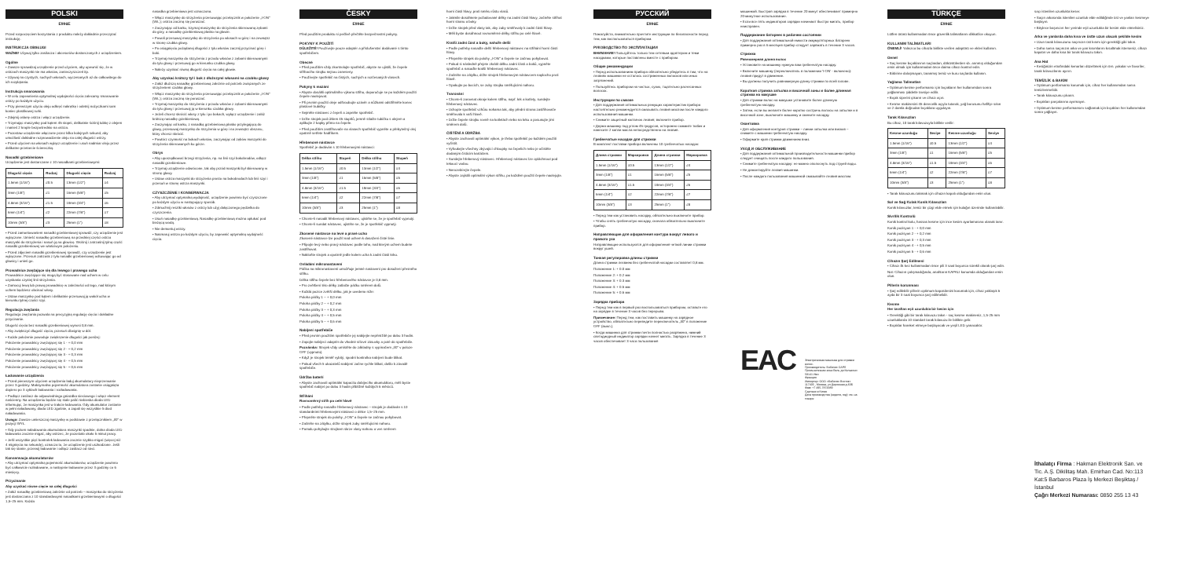POLSKI
E996E
Przed rozpoczęciem korzystania z produktu należy dokładnie przeczytać instrukcję.
INSTRUKCJA OBSŁUGI
WAŻNE! Używaj tylko zasilacza i akcesoriów dostarczonych z urządzeniem.
Ogólne
• Zawsze sprawdzaj urządzenie przed użyciem, aby upewnić się, że w ostrzach maszynki nie ma włosów, zanieczyszczeń itp.
• Używaj na czystych, suchych włosach, wyczesanych aż do całkowitego do ich rozplątania.
Instrukcja smarowania
• W celu zapewnienia optymalnej wydajności cięcia zalecamy smarowanie ostrzy po każdym użyciu.
• Przy pierwszym użyciu oleju odkręć nakrętkę i odetnij nożyczkami sam koniec plastikowej rurki.
• Zdejmij osłonę ostrza i włącz urządzenie.
• Trzymając maszynkę pod kątem 45 stopni, delikatnie ściśnij tubkę z olejem i nanieś 2 krople bezpośrednio na ostrza.
• Pozostaw urządzenie włączone przez kilka kolejnych sekund, aby umożliwić dokładne rozprowadzenie oleju na całej długości ostrzy.
• Przed użyciem na włosach wyłącz urządzenie i usuń nadmiar oleju przez delikatne przetarcie ściereczką.
Nasadki grzebieniowe
Urządzenie jest dostarczane z 10 nasadkami grzebieniowymi:
| Długość cięcia | Rodzaj | Długość cięcia | Rodzaj |
| --- | --- | --- | --- |
| 1.5mm (1/16″) | #0.5 | 13mm (1/2″) | #4 |
| 3mm (1/8″) | #1 | 16mm (5/8″) | #5 |
| 4.8mm (3/16″) | #1.5 | 19mm (3/4″) | #6 |
| 6mm (1/4″) | #2 | 22mm (7/8″) | #7 |
| 10mm (3/8″) | #3 | 25mm (1″) | #8 |
• Przed zamontowaniem nasadki grzebieniowej sprawdź, czy urządzenie jest wyłączone. Umieść nasadkę grzebieniową na przedniej części ostrza maszynki do strzyżenia i nasuń ją na głowicę. Wciśnij i zatrzaśnij tylną część nasadki grzebieniowej we właściwym położeniu.
• Przed zdjęciem nasadki grzebieniowej sprawdź, czy urządzenie jest wyłączone. Przesuń zatrzask z tyłu nasadki grzebieniowej odsuwając go od głowicy i unieś go.
Prowadnice zwężające się dla lewego i prawego ucha
Prowadnice zwężające się mogą być stosowane nad uchem w celu uzyskania czystej linii strzyżenia.
• Zamocuj lewą lub prawą prowadnicę w zależności od tego, nad którym uchem będziesz obcinać włosy.
• Ustaw maszynkę pod kątem i delikatnie przesuwaj ją wokół ucha w kierunku tylnej części szyi.
Regulacja zwężania
Regulacja zwężania pozwala na precyzyjną regulację cięcia i dokładne przycinanie.
Długość cięcia bez nasadki grzebieniowej wynosi 0,8 mm.
• Aby zwiększyć długość cięcia, przesuń dźwignię w dół.
• Każde położenie powoduje zwiększenie długości jak poniżej:
Położenie prowadnicy zwężającej się 1 - + 0,0 mm
Położenie prowadnicy zwężającej się 2 - + 0,2 mm
Położenie prowadnicy zwężającej się 3 - + 0,3 mm
Położenie prowadnicy zwężającej się 4 - + 0,5 mm
Położenie prowadnicy zwężającej się 5 - + 0,6 mm
Ładowanie urządzenia
• Przed pierwszym użyciem urządzenia ładuj akumulatory nieprzerwanie przez 3 godziny. Maksymalna pojemność akumulatora zostanie osiągnięta dopiero po 3 cyklach ładowania i rozładowania.
• Podłącz zasilacz do odpowiedniego gniazdka sieciowego i włącz element naścienny. Na urządzeniu będzie się stale palić niebieska dioda LED informując, że maszynka jest w trakcie ładowania. Gdy akumulator zostanie w pełni naładowany, dioda LED zgaśnie, a zapali się wszystkie 5 diod naładowania.
Uwaga: Zawsze umieszczaj maszynkę w podstawie z przełącznikiem „I/0" w pozycji WYŁ.
• Gdy poziom naładowania akumulatora maszynki spadnie, dolna dioda LED ładowania zacznie migać, aby ostrzec, że pozostało około 5 minut pracy.
• Jeśli wszystkie pięć kontrolek ładowania zacznie szybko migać (więcej niż 4 mignięcia na sekundę), oznacza to, że urządzenie jest uszkodzone. Jeśli tak się stanie, przerwij ładowanie i odłącz zasilacz od sieci.
Konserwacja akumulatorów
• Aby utrzymać optymalną pojemność akumulatorów, urządzenie powinno być całkowicie rozładowane, a następnie ładowane przez 3 godziny co 6 miesięcy.
Przycinanie
Aby uzyskać równe cięcie na całej długości
• Załóż nasadkę grzebieniową zależnie od potrzeb – maszynka do strzyżenia jest dostarczana z 10 standardowymi nasadkami grzebieniowymi o długości 1,5–25 mm. Każda
nasadka grzebieniowa jest oznaczona.
• Włącz maszynkę do strzyżenia przesuwając przełącznik w położenie „I-ON" (WŁ.); ostrza zaczną się poruszać.
• Zaczynając od karku, trzymaj maszynkę do strzyżenia skierowaną zębami do góry, a nasadkę grzebieniową płasko na głowie.
• Powoli przesuwaj maszynkę do strzyżenia po włosach w górę i na zewnątrz w stronę czubka głowy.
• Po osiągnięciu pożądanej długości z tyłu włosów zacznij przycinać górę i boki.
• Trzymaj maszynkę do strzyżenia z przodu włosów z zębami skierowanymi do tyłu głowy i przesuwaj go w kierunku czubka głowy.
• Należy uzyskać równą długość cięcia na całej głowie.
Aby uzyskać krótszy tył i bok z dłuższymi włosami na czubku głowy
• Załóż dłuższą nasadkę grzebieniową zależnie od potrzeb związanych ze strzyżeniem czubka głowy.
• Włącz maszynkę do strzyżenia przesuwając przełącznik w położenie „I-ON" (WŁ.); ostrza zaczną się poruszać.
• Trzymaj maszynkę do strzyżenia z przodu włosów z zębami skierowanymi do tyłu głowy i przesuwaj ją w kierunku czubka głowy.
• Jeżeli chcesz skrócić włosy z tyłu i po bokach, wyłącz urządzenie i załóż krótszą nasadkę grzebieniową.
• Zaczynając od karku, z nasadką grzebieniową płasko przylegającą do głowy, przesuwaj maszynkę do strzyżenia w górę i na zewnątrz obszaru, który chcesz skrócić.
• Powtórz czynność na bokach włosów, zaczynając od zębów maszynki do strzyżenia skierowanych ku górze.
Obrys
• Aby uporządkować brzegi strzyżenia, np. na linii szyi bokobrodów, odłącz nasadki grzebieniowe.
• Trzymaj urządzenie odwrócone, tak aby przód maszynki był skierowany w stronę głowy.
• Ustaw ostrza maszynki do strzyżenia prosto na bokobrodach lub linii szyi i przesuń w stronę ostrza maszynki.
CZYSZCZENIE I KONSERWACJA
• Aby utrzymać optymalną wydajność, urządzenie powinno być czyszczone po każdym użyciu w następujący sposób.
• Zdmuchnij resztki włosów z ostrzy lub użyj dołączonego pędzelka do czyszczenia.
• Usuń nasadkę grzebieniową. Nasadkę grzebieniową można opłukać pod bieżącą wodą.
• Nie demontuj ostrzy.
• Nasmaruj ostrza po każdym użyciu, by zapewnić optymalną wydajność cięcia.
ČESKY
E996E
Před použitím produktu si pečlivě přečtěte bezpečnostní pokyny.
POKYNY K POUŽITÍ
DŮLEŽITÉ! Používejte pouze adaptér a příslušenství dodávané s tímto spotřebičem.
Obecné
• Před použitím vždy zkontrolujte spotřebič, abyste se ujistili, že čepele stříhacího strojku nejsou zaneseny.
• Používejte spotřebič na čistých, suchých a rozčesaných vlasech.
Pokyny k mazání
• Abyste dosáhli optimálního výkonu střihu, doporučuje se po každém použití čepele naolejovat.
• Při prvním použití oleje odšroubujte uzávěr a nůžkami odstřihněte konec plastové trubičky.
• Sejměte nástavec z čepelí a zapněte spotřebič.
• Držte strojek pod úhlem 45 stupňů, jemně stlačte tubičku s olejem a aplikujte 2 kapky přímo na čepele.
• Před použitím zastřihovače na vlasech spotřebič vypněte a přebytečný olej opatrně setřete hadříkem.
Hřebenové nástavce
Spotřebič je dodáván s 10 hřebenovými nástavci:
| Délka střihu | Stupeň | Délka střihu | Stupeň |
| --- | --- | --- | --- |
| 1.5mm (1/16″) | #0.5 | 13mm (1/2″) | #4 |
| 3mm (1/8″) | #1 | 16mm (5/8″) | #5 |
| 4.8mm (3/16″) | #1.5 | 19mm (3/4″) | #6 |
| 6mm (1/4″) | #2 | 22mm (7/8″) | #7 |
| 10mm (3/8″) | #3 | 25mm (1″) | #8 |
• Chcete-li nasadit hřebenový nástavec, ujistěte se, že je spotřebič vypnutý.
• Chcete-li sundat nástavec, ujistěte se, že je spotřebič vypnutý.
Zkosené nástavce na levé a pravé ucho
Zkosené nástavce lze použít nad uchem k dosažení čisté linie.
• Připojte levý nebo pravý nástavec podle toho, nad kterým uchem budete zastřihovat.
• Nakloňte strojek a opatrně jeďte kolem ucha k zadní části krku.
Ovládání mikronastavení
Páčka na mikronastavení umožňuje jemné nastavení pro dosažení přesného střihu.
Délka střihu čepele bez hřebenového nástavce je 0,8 mm.
• Pro zvětšení této délky zatlačte páčku směrem dolů.
• Každá pozice zvětší délku, jak je uvedeno níže:
Poloha páčky 1 – + 0,0 mm
Poloha páčky 2 – + 0,2 mm
Poloha páčky 3 – + 0,3 mm
Poloha páčky 4 – + 0,5 mm
Poloha páčky 5 – + 0,6 mm
Nabíjení spotřebiče
• Před prvním použitím spotřebiče jej nabíjejte nepřetržitě po dobu 3 hodin.
• Zapojte nabíjecí adaptér do vhodné síťové zásuvky a poté do spotřebiče.
Poznámka: Strojek vždy umístěte do základny s vypínačem „I/0" v poloze OFF (vypnuto).
• Když je strojek téměř vybitý, spodní kontrolka nabíjení bude blikat.
• Pokud všech 5 ukazatelů nabíjení začne rychle blikat, došlo k závadě spotřebiče.
Údržba baterií
• Abyste zachovali optimální kapacitu dobíjecího akumulátoru, měli byste spotřebič nabíjet po dobu 3 hodin přibližně každých 6 měsíců.
Stříhání
Rovnoměrný střih po celé hlavě
• Podle potřeby nasaďte hřebenový nástavec – strojek je dodáván s 10 standardními hřebenovými nástavci o délce 1,5–25 mm.
• Přepněte strojek do polohy „I-ON" a čepele se začnou pohybovat.
• Začněte na zátylku, držte strojek zuby směřujícími nahoru.
• Pomalu pohybujte strojkem skrze vlasy nahoru a ven směrem
horní části hlavy, proti směru růstu vlasů.
• Jakmile dosáhnete požadované délky na zadní části hlavy, začněte stříhat horní stranu a boky.
• Držte strojek před vlasy tak, aby zuby směřovaly k zadní části hlavy.
• Měli byste dosáhnout rovnoměrné délky střihu po celé hlavě.
Kratší zadní část a boky, nahoře delší
• Podle potřeby nasaďte delší hřebenový nástavec na stříhání horní části hlavy.
• Přepněte strojek do polohy „I-ON" a čepele se začnou pohybovat.
• Pokud si následně přejete zkrátit délku zadní části a boků, vypněte spotřebič a nasaďte kratší hřebenový nástavec.
• Začněte na zátylku, držte strojek hřebenovým nástavcem naplocho proti hlavě.
• Opakujte po bocích, se zuby strojku směřujícími nahoru.
Tvarování
• Chcete-li zarovnat okraje kolem střihu, např. krk a kotlety, sundejte hřebenový nástavec.
• Uchopte spotřebič vzhůru nohama tak, aby přední strana zastřihovače směřovala k vaší hlavě.
• Držte čepele strojku rovně na kotletách nebo na krku a posunujte jimi směrem dolů.
ČIŠTĚNÍ A ÚDRŽBA
• Abyste zachovali optimální výkon, je třeba spotřebič po každém použití vyčistit.
• Vyfoukejte všechny zbývající chloupky na čepelích nebo je očistěte dodaným čisticím kartáčem.
• Sundejte hřebenový nástavec. Hřebenový nástavec lze opláchnout pod tekoucí vodou.
• Nerozebírejte čepele.
• Abyste zajistili optimální výkon střihu, po každém použití čepele naolejujte.
РУССКИЙ
E996E
Пожалуйста, внимательно прочтите инструкции по безопасности перед тем, как воспользоваться прибором.
РУКОВОДСТВО ПО ЭКСПЛУАТАЦИИ
ВНИМАНИЕ! Пользуйтесь только тем сетевым адаптером и теми насадками, которые поставлены вместе с прибором.
Общие рекомендации
• Перед использованием прибора обязательно убедитесь в том, что на лезвиях машинки не осталось состриженных волосков или иных загрязнений.
• Пользуйтесь прибором на чистых, сухих, тщательно расчесанных волосах.
Инструкции по смазке
• Для поддержания оптимальных режущих характеристик прибора настоятельно рекомендуется смазывать лезвия маслом после каждого использования машинки.
• Снимите защитный колпачок лезвия; включите прибор.
• Держа машинку под углом 45 градусов, осторожно сожмите тюбик и нанесите 2 капли масла непосредственно на лезвия.
Гребенчатые насадки для стрижки
В комплект поставки прибора включены 10 гребенчатых насадок:
| Длина стрижки | Маркировка | Длина стрижки | Маркировка |
| --- | --- | --- | --- |
| 1.5mm (1/16″) | #0.5 | 13mm (1/2″) | #4 |
| 3mm (1/8″) | #1 | 16mm (5/8″) | #5 |
| 4.8mm (3/16″) | #1.5 | 19mm (3/4″) | #6 |
| 6mm (1/4″) | #2 | 22mm (7/8″) | #7 |
| 10mm (3/8″) | #3 | 25mm (1″) | #8 |
• Перед тем как установить насадку, обязательно выключите прибор.
• Чтобы снять гребенчатую насадку, сначала обязательно выключите прибор.
Направляющие для оформления контура вокруг левого и правого уха
Направляющие используются для оформления четкой линии стрижки вокруг ушей.
Тонкая регулировка длины стрижки
Длина стрижки лезвием без гребенчатой насадки составляет 0,8 мм.
Положение 1: + 0.0 мм
Положение 2: + 0.2 мм
Положение 3: + 0.3 мм
Положение 4: + 0.5 мм
Положение 5: + 0.6 мм
Зарядка прибора
• Перед тем как в первый раз воспользоваться прибором, оставьте его на зарядке в течение 3 часов без перерыва.
Примечание: Перед тем, как поставить машинку на зарядное устройство, обязательно переведите переключатель „I/0" в положение OFF (выкл.).
• Когда машинка для стрижки почти полностью разряжена, нижний светодиодный индикатор зарядки начнет мигать. Зарядка в течение 3 часов обеспечивает 3 часа пользования
машинкой. Быстрая зарядка в течение 20 минут обеспечивает примерно 20-минутное использование.
• Если все пять индикаторов зарядки начинают быстро мигать, прибор неисправен.
Поддержание батареек в рабочем состоянии
• Для поддержания оптимальной емкости аккумуляторных батареек примерно раз в 6 месяцев прибор следует заряжать в течение 3 часов.
Стрижка
Равномерная длина волос
• Установите на машинку нужную вам гребенчатую насадку.
• Включите машинку (переключатель в положении 'I-ON' - включено): лезвия придут в движение.
• Вы должны получить равномерную длину стрижки по всей голове.
Короткая стрижка затылка и височной зоны и более длинная стрижка на макушке
• Для стрижки волос на макушке установите более длинную гребенчатую насадку.
• Затем, если вы желаете более коротко состричь волосы на затылке и в височной зоне, выключите машинку и смените насадку.
Окантовка
• Для оформления контуров стрижки – линии затылка или висков – снимите с машинки гребенчатую насадку.
• Оформите края стрижки движением вниз.
УХОД И ОБСЛУЖИВАНИЕ
• Для поддержания оптимальной производительности машинки прибор следует очищать после каждого пользования.
• Снимите гребенчатую насадку: ее можно ополоснуть под струей воды.
• Не демонтируйте лезвия машинки.
• После каждого пользования машинкой смазывайте лезвия маслом.
EAC
Электрическая машинка для стрижки волос.
Производитель: Бэбилис САРЛ
Промышленная зона Валь дэ Кальвини
59141 Иви
Франция
Импортер: ООО «Бэбилис Восток»
117405 , Москва, ул Дорожная д.60Б
Факс +7 495-7874389
Сделано в Китае
Дата производства (неделя, год): см. на товаре
TÜRKÇE
E996E
Lütfen ürünü kullanmadan önce güvenlik talimatlarını dikkatlice okuyun.
KULLANIM TALİMATLARI
ÖNEMLİ! Yalnızca bu cihazla birlikte verilen adaptörü ve ekleri kullanın.
Genel
• Saç kesme bıçaklarının saçlardan, döküntülerden vb. arınmış olduğundan emin olmak için kullanmadan önce daima cihazı kontrol edin.
• Birbirine dolaşmayan, taranmış temiz ve kuru saçlarda kullanın.
Yağlama Talimatları
• Optimum kesme performansı için bıçakların her kullanımdan sonra yağlanması şiddetle tavsiye edilir.
• Bıçak siperini çıkarın ve cihazı açın.
• Kesme makinesini 45 derecelik açıyla tutarak, yağ borusunu hafifçe sıkın ve 2 damla doğrudan bıçaklara uygulayın.
Tarak Kılavuzları
Bu cihaz, 10 tarak kılavuzuyla birlikte verilir:
| Kesme uzunluğu | Seviye | Kesme uzunluğu | Seviye |
| --- | --- | --- | --- |
| 1.5mm (1/16″) | #0.5 | 13mm (1/2″) | #4 |
| 3mm (1/8″) | #1 | 16mm (5/8″) | #5 |
| 4.8mm (3/16″) | #1.5 | 19mm (3/4″) | #6 |
| 6mm (1/4″) | #2 | 22mm (7/8″) | #7 |
| 10mm (3/8″) | #3 | 25mm (1″) | #8 |
• Tarak kılavuzunu takmak için cihazın kapalı olduğundan emin olun.
Sol ve Sağ Kulak Konik Kılavuzları
Konik kılavuzlar, temiz bir çizgi elde etmek için kulağın üzerinde kullanılabilir.
Sivrilik Kontrolü
Konik kontrol kolu, hassas kesme için ince kesim ayarlamasına olanak tanır.
Konik pozisyon 1 - + 0,0 mm
Konik pozisyon 2 - + 0,2 mm
Konik pozisyon 3 - + 0,3 mm
Konik pozisyon 4 - + 0,5 mm
Konik pozisyon 5 - + 0,6 mm
Cihazın Şarj Edilmesi
• Cihazı ilk kez kullanmadan önce pili 3 saat boyunca sürekli olarak şarj edin.
Not: Cihazın çalışmadığında, anahtarın KAPALI konumda olduğundan emin olun.
Pillerin korunması
• Şarj edilebilir pillerin optimum kapasitesini korumak için, cihaz yaklaşık 6 ayda bir 3 saat boyunca şarj edilmelidir.
Kesme
Her taraftan eşit uzunlukta bir kesim için
• Gerektiği gibi bir tarak kılavuzu takın - saç kesme makineniz, 1,5-25 mm uzunluklarda 10 standart tarak kılavuzu ile birlikte gelir.
• Bıçaklar hareket etmeye başlayacak ve yeşil LED yanacaktır.
saçı istenilen uzunlukta keser.
• Saçın arkasında istenilen uzunluk elde edildiğinde üst ve yanları kesmeye başlayın.
• Böylece başınızın her yerinde eşit uzunlukta bir kesim elde etmelisiniz.
Arka ve yanlarda daha kısa ve üstte uzun olacak şekilde kesim
• Uzun tarak kılavuzunu saçınızın üst kısmı için gerektiği gibi takın.
• Daha sonra saçınızın arka ve yan kısımlarını kısaltmak isterseniz, cihazı kapatın ve daha kısa bir tarak kılavuzu takın.
Ana Hat
• Kesiğinizin etrafındaki kenarları düzeltmek için örn. yakalar ve favoriler, tarak kılavuzlarını ayırın.
TEMİZLİK & BAKIM
• Optimum performansı korumak için, cihaz her kullanımdan sonra temizlenmelidir.
• Tarak kılavuzunu çıkarın.
• Bıçakları parçalarına ayırmayın.
• Optimum kesme performansını sağlamak için bıçakları her kullanımdan sonra yağlayın.
İthalatçı Firma : Hakman Elektronik San. ve Tic. A.Ş. Dikilitaş Mah. Emirhan Cad. No:113 Kat:5 Barbaros Plaza İş Merkezi Beşiktaş /İstanbul
Çağrı Merkezi Numarası: 0850 255 13 43